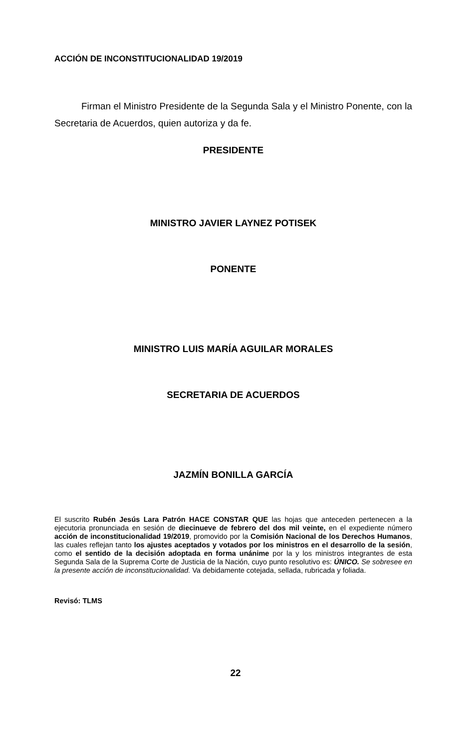ACCIÓN DE INCONSTITUCIONALIDAD 19/2019
Firman el Ministro Presidente de la Segunda Sala y el Ministro Ponente, con la Secretaria de Acuerdos, quien autoriza y da fe.
PRESIDENTE
MINISTRO JAVIER LAYNEZ POTISEK
PONENTE
MINISTRO LUIS MARÍA AGUILAR MORALES
SECRETARIA DE ACUERDOS
JAZMÍN BONILLA GARCÍA
El suscrito Rubén Jesús Lara Patrón HACE CONSTAR QUE las hojas que anteceden pertenecen a la ejecutoria pronunciada en sesión de diecinueve de febrero del dos mil veinte, en el expediente número acción de inconstitucionalidad 19/2019, promovido por la Comisión Nacional de los Derechos Humanos, las cuales reflejan tanto los ajustes aceptados y votados por los ministros en el desarrollo de la sesión, como el sentido de la decisión adoptada en forma unánime por la y los ministros integrantes de esta Segunda Sala de la Suprema Corte de Justicia de la Nación, cuyo punto resolutivo es: ÚNICO. Se sobresee en la presente acción de inconstitucionalidad. Va debidamente cotejada, sellada, rubricada y foliada.
Revisó: TLMS
22